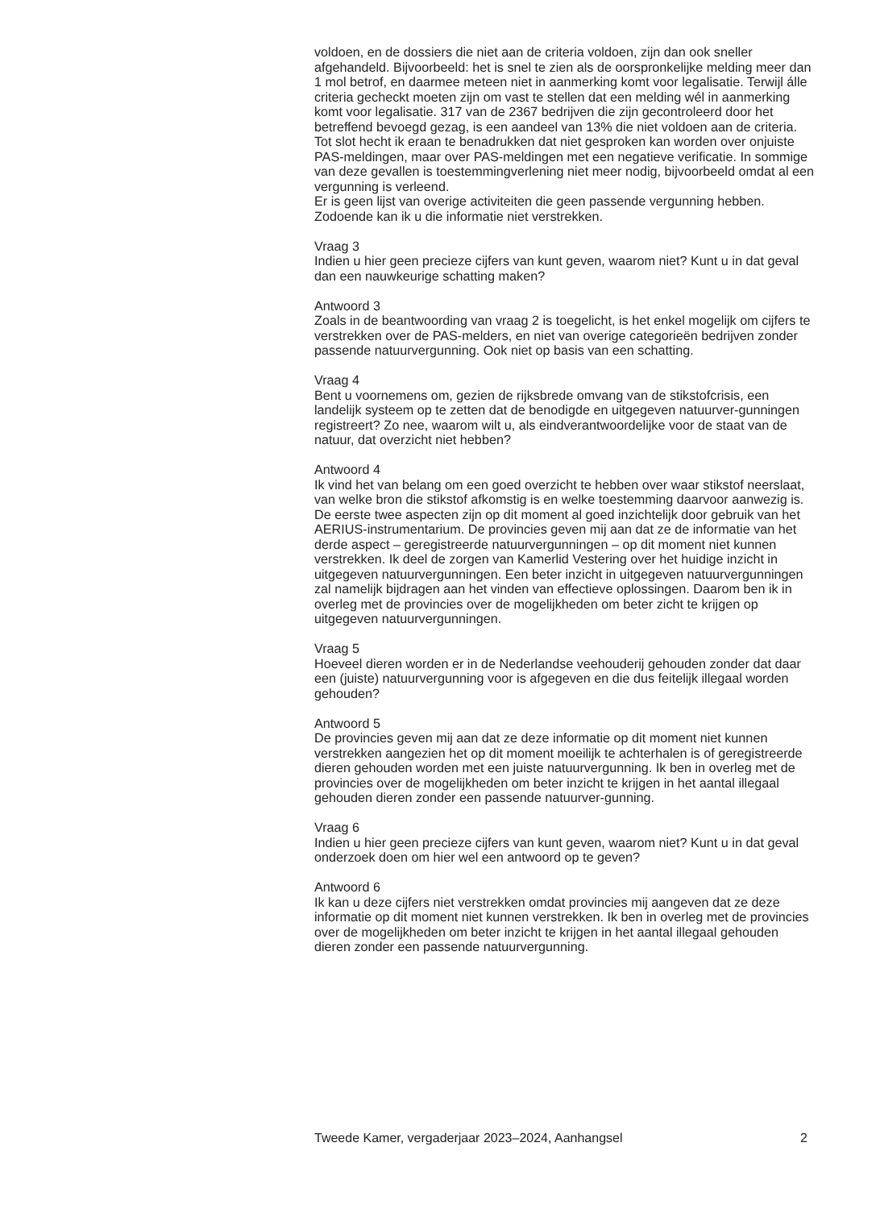voldoen, en de dossiers die niet aan de criteria voldoen, zijn dan ook sneller afgehandeld. Bijvoorbeeld: het is snel te zien als de oorspronkelijke melding meer dan 1 mol betrof, en daarmee meteen niet in aanmerking komt voor legalisatie. Terwijl álle criteria gecheckt moeten zijn om vast te stellen dat een melding wél in aanmerking komt voor legalisatie. 317 van de 2367 bedrijven die zijn gecontroleerd door het betreffend bevoegd gezag, is een aandeel van 13% die niet voldoen aan de criteria. Tot slot hecht ik eraan te benadrukken dat niet gesproken kan worden over onjuiste PAS-meldingen, maar over PAS-meldingen met een negatieve verificatie. In sommige van deze gevallen is toestemmingverlening niet meer nodig, bijvoorbeeld omdat al een vergunning is verleend.
Er is geen lijst van overige activiteiten die geen passende vergunning hebben. Zodoende kan ik u die informatie niet verstrekken.
Vraag 3
Indien u hier geen precieze cijfers van kunt geven, waarom niet? Kunt u in dat geval dan een nauwkeurige schatting maken?
Antwoord 3
Zoals in de beantwoording van vraag 2 is toegelicht, is het enkel mogelijk om cijfers te verstrekken over de PAS-melders, en niet van overige categorieën bedrijven zonder passende natuurvergunning. Ook niet op basis van een schatting.
Vraag 4
Bent u voornemens om, gezien de rijksbrede omvang van de stikstofcrisis, een landelijk systeem op te zetten dat de benodigde en uitgegeven natuurver-gunningen registreert? Zo nee, waarom wilt u, als eindverantwoordelijke voor de staat van de natuur, dat overzicht niet hebben?
Antwoord 4
Ik vind het van belang om een goed overzicht te hebben over waar stikstof neerslaat, van welke bron die stikstof afkomstig is en welke toestemming daarvoor aanwezig is. De eerste twee aspecten zijn op dit moment al goed inzichtelijk door gebruik van het AERIUS-instrumentarium. De provincies geven mij aan dat ze de informatie van het derde aspect – geregistreerde natuurvergunningen – op dit moment niet kunnen verstrekken. Ik deel de zorgen van Kamerlid Vestering over het huidige inzicht in uitgegeven natuurvergunningen. Een beter inzicht in uitgegeven natuurvergunningen zal namelijk bijdragen aan het vinden van effectieve oplossingen. Daarom ben ik in overleg met de provincies over de mogelijkheden om beter zicht te krijgen op uitgegeven natuurvergunningen.
Vraag 5
Hoeveel dieren worden er in de Nederlandse veehouderij gehouden zonder dat daar een (juiste) natuurvergunning voor is afgegeven en die dus feitelijk illegaal worden gehouden?
Antwoord 5
De provincies geven mij aan dat ze deze informatie op dit moment niet kunnen verstrekken aangezien het op dit moment moeilijk te achterhalen is of geregistreerde dieren gehouden worden met een juiste natuurvergunning. Ik ben in overleg met de provincies over de mogelijkheden om beter inzicht te krijgen in het aantal illegaal gehouden dieren zonder een passende natuurver-gunning.
Vraag 6
Indien u hier geen precieze cijfers van kunt geven, waarom niet? Kunt u in dat geval onderzoek doen om hier wel een antwoord op te geven?
Antwoord 6
Ik kan u deze cijfers niet verstrekken omdat provincies mij aangeven dat ze deze informatie op dit moment niet kunnen verstrekken. Ik ben in overleg met de provincies over de mogelijkheden om beter inzicht te krijgen in het aantal illegaal gehouden dieren zonder een passende natuurvergunning.
Tweede Kamer, vergaderjaar 2023–2024, Aanhangsel 2